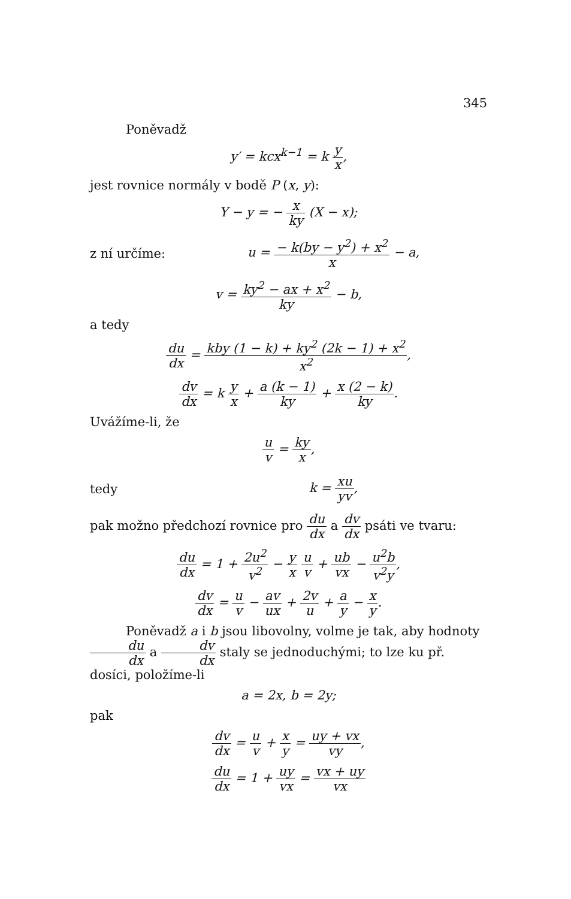345
Poněvadž
y′ = kcx<sup>k−1</sup> = k y x,
jest rovnice normály v bodě P (x, y):
Y − y = − x ky (X − x);
z ní určíme:
u = − k(by − y<sup>2</sup>) + x<sup>2</sup> x − a,
v = ky<sup>2</sup> − ax + x<sup>2</sup> ky − b,
a tedy
du dx = kby (1 − k) + ky<sup>2</sup> (2k − 1) + x<sup>2</sup> x<sup>2</sup>,
dv dx = k y x + a (k − 1) ky + x (2 − k) ky.
Uvážíme-li, že
u v = ky x,
tedy
k = xu yv,
pak možno předchozí rovnice pro du dx a dv dx psáti ve tvaru:
du dx = 1 + 2u<sup>2</sup> v<sup>2</sup> − y x u v + ub vx − u<sup>2</sup>b v<sup>2</sup>y,
dv dx = u v − av ux + 2v u + a y − x y.
Poněvadž a i b jsou libovolny, volme je tak, aby hodnoty du dx a dv dx staly se jednoduchými; to lze ku př. dosíci, položíme-li
a = 2x, b = 2y;
pak
dv dx = u v + x y = uy + vx vy,
du dx = 1 + uy vx = vx + uy vx